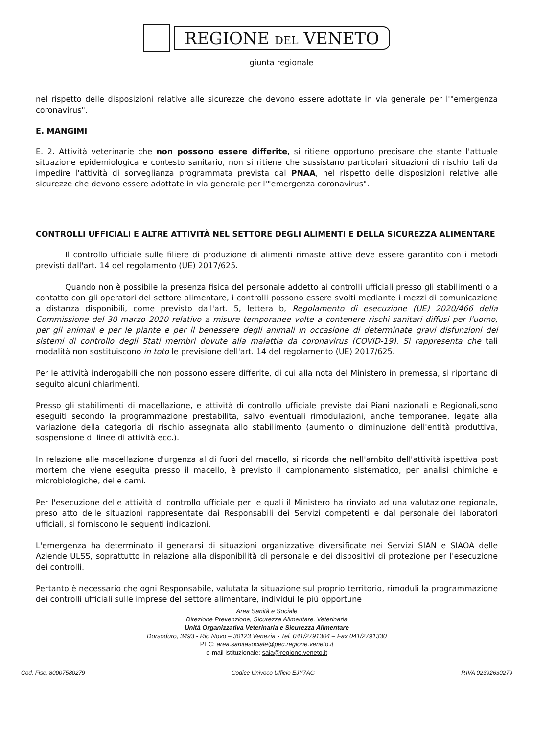REGIONE DEL VENETO
giunta regionale
nel rispetto delle disposizioni relative alle sicurezze che devono essere adottate in via generale per l'"emergenza coronavirus".
E. MANGIMI
E. 2. Attività veterinarie che non possono essere differite, si ritiene opportuno precisare che stante l'attuale situazione epidemiologica e contesto sanitario, non si ritiene che sussistano particolari situazioni di rischio tali da impedire l'attività di sorveglianza programmata prevista dal PNAA, nel rispetto delle disposizioni relative alle sicurezze che devono essere adottate in via generale per l'"emergenza coronavirus".
CONTROLLI UFFICIALI E ALTRE ATTIVITÀ NEL SETTORE DEGLI ALIMENTI E DELLA SICUREZZA ALIMENTARE
Il controllo ufficiale sulle filiere di produzione di alimenti rimaste attive deve essere garantito con i metodi previsti dall'art. 14 del regolamento (UE) 2017/625.
Quando non è possibile la presenza fisica del personale addetto ai controlli ufficiali presso gli stabilimenti o a contatto con gli operatori del settore alimentare, i controlli possono essere svolti mediante i mezzi di comunicazione a distanza disponibili, come previsto dall'art. 5, lettera b, Regolamento di esecuzione (UE) 2020/466 della Commissione del 30 marzo 2020 relativo a misure temporanee volte a contenere rischi sanitari diffusi per l'uomo, per gli animali e per le piante e per il benessere degli animali in occasione di determinate gravi disfunzioni dei sistemi di controllo degli Stati membri dovute alla malattia da coronavirus (COVID-19). Si rappresenta che tali modalità non sostituiscono in toto le previsione dell'art. 14 del regolamento (UE) 2017/625.
Per le attività inderogabili che non possono essere differite, di cui alla nota del Ministero in premessa, si riportano di seguito alcuni chiarimenti.
Presso gli stabilimenti di macellazione, e attività di controllo ufficiale previste dai Piani nazionali e Regionali,sono eseguiti secondo la programmazione prestabilita, salvo eventuali rimodulazioni, anche temporanee, legate alla variazione della categoria di rischio assegnata allo stabilimento (aumento o diminuzione dell'entità produttiva, sospensione di linee di attività ecc.).
In relazione alle macellazione d'urgenza al di fuori del macello, si ricorda che nell'ambito dell'attività ispettiva post mortem che viene eseguita presso il macello, è previsto il campionamento sistematico, per analisi chimiche e microbiologiche, delle carni.
Per l'esecuzione delle attività di controllo ufficiale per le quali il Ministero ha rinviato ad una valutazione regionale, preso atto delle situazioni rappresentate dai Responsabili dei Servizi competenti e dal personale dei laboratori ufficiali, si forniscono le seguenti indicazioni.
L'emergenza ha determinato il generarsi di situazioni organizzative diversificate nei Servizi SIAN e SIAOA delle Aziende ULSS, soprattutto in relazione alla disponibilità di personale e dei dispositivi di protezione per l'esecuzione dei controlli.
Pertanto è necessario che ogni Responsabile, valutata la situazione sul proprio territorio, rimoduli la programmazione dei controlli ufficiali sulle imprese del settore alimentare, individui le più opportune
Area Sanità e Sociale
Direzione Prevenzione, Sicurezza Alimentare, Veterinaria
Unità Organizzativa Veterinaria e Sicurezza Alimentare
Dorsoduro, 3493 - Rio Novo – 30123 Venezia - Tel. 041/2791304 – Fax 041/2791330
PEC: area.sanitasociale@pec.regione.veneto.it
e-mail istituzionale: saia@regione.veneto.it
Cod. Fisc. 80007580279 Codice Univoco Ufficio EJY7AG P.IVA 02392630279